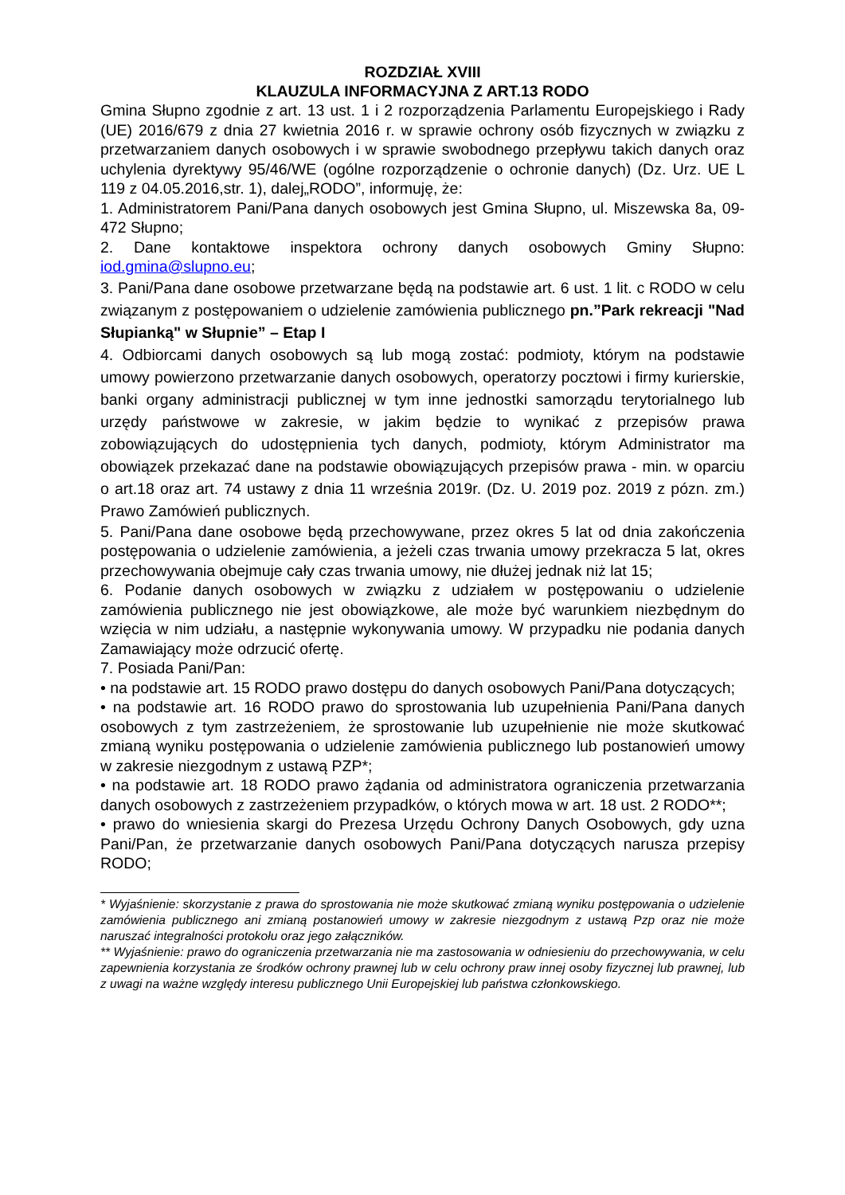ROZDZIAŁ XVIII
KLAUZULA INFORMACYJNA Z ART.13 RODO
Gmina Słupno zgodnie z art. 13 ust. 1 i 2 rozporządzenia Parlamentu Europejskiego i Rady (UE) 2016/679 z dnia 27 kwietnia 2016 r. w sprawie ochrony osób fizycznych w związku z przetwarzaniem danych osobowych i w sprawie swobodnego przepływu takich danych oraz uchylenia dyrektywy 95/46/WE (ogólne rozporządzenie o ochronie danych) (Dz. Urz. UE L 119 z 04.05.2016,str. 1), dalej„RODO”, informuję, że:
1. Administratorem Pani/Pana danych osobowych jest Gmina Słupno, ul. Miszewska 8a, 09-472 Słupno;
2. Dane kontaktowe inspektora ochrony danych osobowych Gminy Słupno: iod.gmina@slupno.eu;
3. Pani/Pana dane osobowe przetwarzane będą na podstawie art. 6 ust. 1 lit. c RODO w celu związanym z postępowaniem o udzielenie zamówienia publicznego pn.”Park rekreacji "Nad Słupianką" w Słupnie” – Etap I
4. Odbiorcami danych osobowych są lub mogą zostać: podmioty, którym na podstawie umowy powierzono przetwarzanie danych osobowych, operatorzy pocztowi i firmy kurierskie, banki organy administracji publicznej w tym inne jednostki samorządu terytorialnego lub urzędy państwowe w zakresie, w jakim będzie to wynikać z przepisów prawa zobowiązujących do udostępnienia tych danych, podmioty, którym Administrator ma obowiązek przekazać dane na podstawie obowiązujących przepisów prawa - min. w oparciu o art.18 oraz art. 74 ustawy z dnia 11 września 2019r. (Dz. U. 2019 poz. 2019 z pózn. zm.) Prawo Zamówień publicznych.
5. Pani/Pana dane osobowe będą przechowywane, przez okres 5 lat od dnia zakończenia postępowania o udzielenie zamówienia, a jeżeli czas trwania umowy przekracza 5 lat, okres przechowywania obejmuje cały czas trwania umowy, nie dłużej jednak niż lat 15;
6. Podanie danych osobowych w związku z udziałem w postępowaniu o udzielenie zamówienia publicznego nie jest obowiązkowe, ale może być warunkiem niezbędnym do wzięcia w nim udziału, a następnie wykonywania umowy. W przypadku nie podania danych Zamawiający może odrzucić ofertę.
7. Posiada Pani/Pan:
• na podstawie art. 15 RODO prawo dostępu do danych osobowych Pani/Pana dotyczących;
• na podstawie art. 16 RODO prawo do sprostowania lub uzupełnienia Pani/Pana danych osobowych z tym zastrzeżeniem, że sprostowanie lub uzupełnienie nie może skutkować zmianą wyniku postępowania o udzielenie zamówienia publicznego lub postanowień umowy w zakresie niezgodnym z ustawą PZP*;
• na podstawie art. 18 RODO prawo żądania od administratora ograniczenia przetwarzania danych osobowych z zastrzeżeniem przypadków, o których mowa w art. 18 ust. 2 RODO**;
• prawo do wniesienia skargi do Prezesa Urzędu Ochrony Danych Osobowych, gdy uzna Pani/Pan, że przetwarzanie danych osobowych Pani/Pana dotyczących narusza przepisy RODO;
* Wyjaśnienie: skorzystanie z prawa do sprostowania nie może skutkować zmianą wyniku postępowania o udzielenie zamówienia publicznego ani zmianą postanowień umowy w zakresie niezgodnym z ustawą Pzp oraz nie może naruszać integralności protokołu oraz jego załączników.
** Wyjaśnienie: prawo do ograniczenia przetwarzania nie ma zastosowania w odniesieniu do przechowywania, w celu zapewnienia korzystania ze środków ochrony prawnej lub w celu ochrony praw innej osoby fizycznej lub prawnej, lub z uwagi na ważne względy interesu publicznego Unii Europejskiej lub państwa członkowskiego.